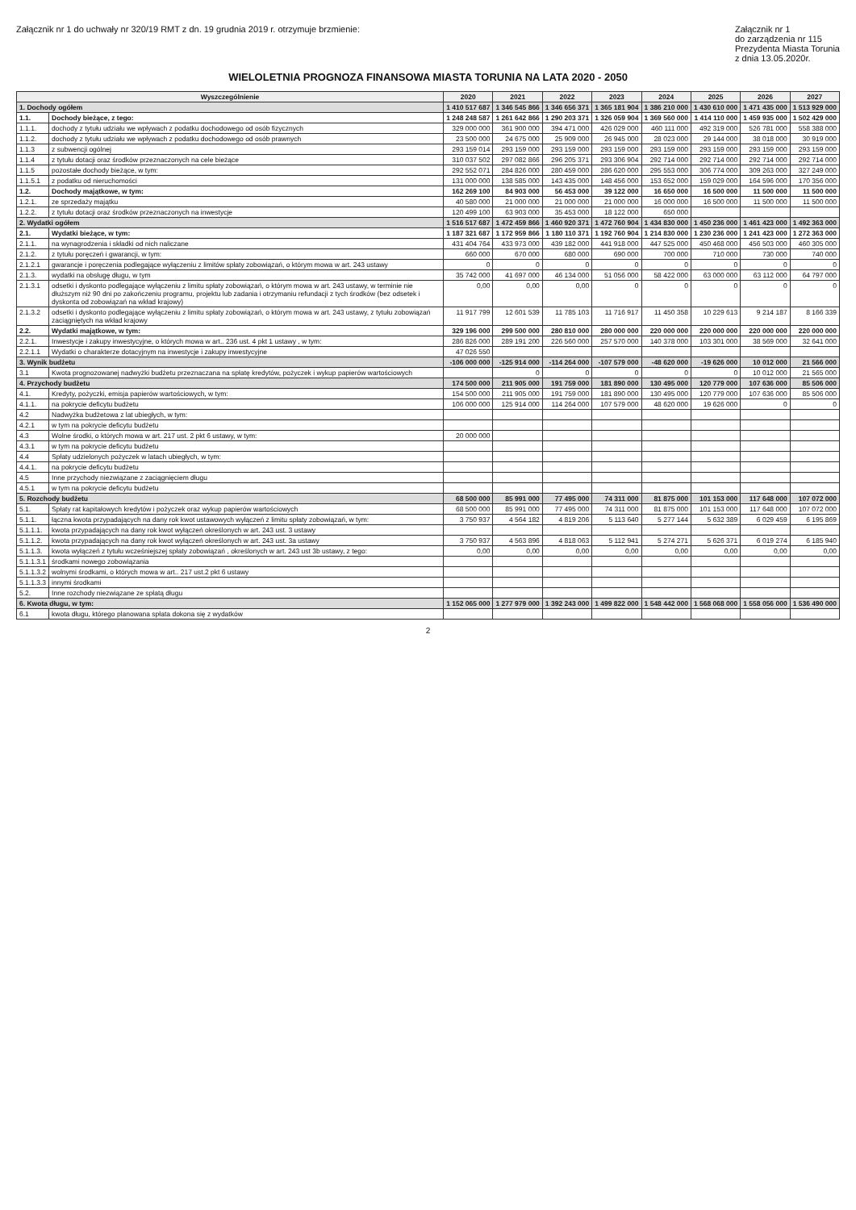Załącznik nr 1 do uchwały nr 320/19 RMT z dn. 19 grudnia 2019 r. otrzymuje brzmienie:
Załącznik nr 1
do zarządzenia nr 115
Prezydenta Miasta Torunia
z dnia 13.05.2020r.
WIELOLETNIA PROGNOZA FINANSOWA MIASTA TORUNIA NA LATA 2020 - 2050
| Wyszczególnienie | | 2020 | 2021 | 2022 | 2023 | 2024 | 2025 | 2026 | 2027 |
| --- | --- | --- | --- | --- | --- | --- | --- | --- | --- |
| 1. Dochody ogółem | | 1 410 517 687 | 1 346 545 866 | 1 346 656 371 | 1 365 181 904 | 1 386 210 000 | 1 430 610 000 | 1 471 435 000 | 1 513 929 000 |
| 1.1. | Dochody bieżące, z tego: | 1 248 248 587 | 1 261 642 866 | 1 290 203 371 | 1 326 059 904 | 1 369 560 000 | 1 414 110 000 | 1 459 935 000 | 1 502 429 000 |
| 1.1.1. | dochody z tytułu udziału we wpływach z podatku dochodowego od osób fizycznych | 329 000 000 | 361 900 000 | 394 471 000 | 426 029 000 | 460 111 000 | 492 319 000 | 526 781 000 | 558 388 000 |
| 1.1.2. | dochody z tytułu udziału we wpływach z podatku dochodowego od osób prawnych | 23 500 000 | 24 675 000 | 25 909 000 | 26 945 000 | 28 023 000 | 29 144 000 | 38 018 000 | 30 919 000 |
| 1.1.3 | z subwencji ogólnej | 293 159 014 | 293 159 000 | 293 159 000 | 293 159 000 | 293 159 000 | 293 159 000 | 293 159 000 | 293 159 000 |
| 1.1.4 | z tytułu dotacji oraz środków przeznaczonych na cele bieżące | 310 037 502 | 297 082 866 | 296 205 371 | 293 306 904 | 292 714 000 | 292 714 000 | 292 714 000 | 292 714 000 |
| 1.1.5 | pozostałe dochody bieżące, w tym: | 292 552 071 | 284 826 000 | 280 459 000 | 286 620 000 | 295 553 000 | 306 774 000 | 309 263 000 | 327 249 000 |
| 1.1.5.1 | z podatku od nieruchomości | 131 000 000 | 138 585 000 | 143 435 000 | 148 456 000 | 153 652 000 | 159 029 000 | 164 596 000 | 170 356 000 |
| 1.2. | Dochody majątkowe, w tym: | 162 269 100 | 84 903 000 | 56 453 000 | 39 122 000 | 16 650 000 | 16 500 000 | 11 500 000 | 11 500 000 |
| 1.2.1. | ze sprzedaży majątku | 40 580 000 | 21 000 000 | 21 000 000 | 21 000 000 | 16 000 000 | 16 500 000 | 11 500 000 | 11 500 000 |
| 1.2.2. | z tytułu dotacji oraz środków przeznaczonych na inwestycje | 120 499 100 | 63 903 000 | 35 453 000 | 18 122 000 | 650 000 | | | |
| 2. Wydatki ogółem | | 1 516 517 687 | 1 472 459 866 | 1 460 920 371 | 1 472 760 904 | 1 434 830 000 | 1 450 236 000 | 1 461 423 000 | 1 492 363 000 |
| 2.1. | Wydatki bieżące, w tym: | 1 187 321 687 | 1 172 959 866 | 1 180 110 371 | 1 192 760 904 | 1 214 830 000 | 1 230 236 000 | 1 241 423 000 | 1 272 363 000 |
| 2.1.1. | na wynagrodzenia i składki od nich naliczane | 431 404 764 | 433 973 000 | 439 182 000 | 441 918 000 | 447 525 000 | 450 468 000 | 456 503 000 | 460 305 000 |
| 2.1.2. | z tytułu poręczeń i gwarancji, w tym: | 660 000 | 670 000 | 680 000 | 690 000 | 700 000 | 710 000 | 730 000 | 740 000 |
| 2.1.2.1 | gwarancje i poręczenia podlegające wyłączeniu z limitów spłaty zobowiązań, o którym mowa w art. 243 ustawy | 0 | 0 | 0 | 0 | 0 | 0 | 0 | 0 |
| 2.1.3. | wydatki na obsługę długu, w tym | 35 742 000 | 41 697 000 | 46 134 000 | 51 056 000 | 58 422 000 | 63 000 000 | 63 112 000 | 64 797 000 |
| 2.1.3.1 | odsetki i dyskonto podlegające wyłączeniu z limitu spłaty zobowiązań, o którym mowa w art. 243 ustawy, w terminie nie dłuższym niż 90 dni po zakończeniu programu, projektu lub zadania i otrzymaniu refundacji z tych środków (bez odsetek i dyskonta od zobowiązań na wkład krajowy) | 0,00 | 0,00 | 0,00 | 0 | 0 | 0 | 0 | 0 |
| 2.1.3.2 | odsetki i dyskonto podlegające wyłączeniu z limitu spłaty zobowiązań, o którym mowa w art. 243 ustawy, z tytułu zobowiązań zaciągniętych na wkład krajowy | 11 917 799 | 12 601 539 | 11 785 103 | 11 716 917 | 11 450 358 | 10 229 613 | 9 214 187 | 8 166 339 |
| 2.2. | Wydatki majątkowe, w tym: | 329 196 000 | 299 500 000 | 280 810 000 | 280 000 000 | 220 000 000 | 220 000 000 | 220 000 000 | 220 000 000 |
| 2.2.1. | Inwestycje i zakupy inwestycyjne, o których mowa w art.. 236 ust. 4 pkt 1 ustawy , w tym: | 286 826 000 | 289 191 200 | 226 560 000 | 257 570 000 | 140 378 000 | 103 301 000 | 38 569 000 | 32 641 000 |
| 2.2.1.1 | Wydatki o charakterze dotacyjnym na inwestycje i zakupy inwestycyjne | 47 026 550 | | | | | | | |
| 3. Wynik budżetu | | -106 000 000 | -125 914 000 | -114 264 000 | -107 579 000 | -48 620 000 | -19 626 000 | 10 012 000 | 21 566 000 |
| 3.1 | Kwota prognozowanej nadwyżki budżetu przeznaczana na spłatę kredytów, pożyczek i wykup papierów wartościowych | | 0 | 0 | 0 | 0 | 0 | 10 012 000 | 21 565 000 |
| 4. Przychody budżetu | | 174 500 000 | 211 905 000 | 191 759 000 | 181 890 000 | 130 495 000 | 120 779 000 | 107 636 000 | 85 506 000 |
| 4.1. | Kredyty, pożyczki, emisja papierów wartościowych, w tym: | 154 500 000 | 211 905 000 | 191 759 000 | 181 890 000 | 130 495 000 | 120 779 000 | 107 636 000 | 85 506 000 |
| 4.1.1. | na pokrycie deficytu budżetu | 106 000 000 | 125 914 000 | 114 264 000 | 107 579 000 | 48 620 000 | 19 626 000 | 0 | 0 |
| 4.2 | Nadwyżka budżetowa z lat ubiegłych, w tym: | | | | | | | | |
| 4.2.1 | w tym na pokrycie deficytu budżetu | | | | | | | | |
| 4.3 | Wolne środki, o których mowa w art. 217 ust. 2 pkt 6 ustawy, w tym: | 20 000 000 | | | | | | | |
| 4.3.1 | w tym na pokrycie deficytu budżetu | | | | | | | | |
| 4.4 | Spłaty udzielonych pożyczek w latach ubiegłych, w tym: | | | | | | | | |
| 4.4.1. | na pokrycie deficytu budżetu | | | | | | | | |
| 4.5 | Inne przychody niezwiązane z zaciągnięciem długu | | | | | | | | |
| 4.5.1 | w tym na pokrycie deficytu budżetu | | | | | | | | |
| 5. Rozchody budżetu | | 68 500 000 | 85 991 000 | 77 495 000 | 74 311 000 | 81 875 000 | 101 153 000 | 117 648 000 | 107 072 000 |
| 5.1. | Spłaty rat kapitałowych kredytów i pożyczek oraz wykup papierów wartościowych | 68 500 000 | 85 991 000 | 77 495 000 | 74 311 000 | 81 875 000 | 101 153 000 | 117 648 000 | 107 072 000 |
| 5.1.1. | łączna kwota przypadających na dany rok kwot ustawowych wyłączeń z limitu spłaty zobowiązań, w tym: | 3 750 937 | 4 564 182 | 4 819 206 | 5 113 640 | 5 277 144 | 5 632 389 | 6 029 459 | 6 195 869 |
| 5.1.1.1. | kwota przypadających na dany rok kwot wyłączeń określonych w art. 243 ust. 3 ustawy | | | | | | | | |
| 5.1.1.2. | kwota przypadających na dany rok kwot wyłączeń określonych w art. 243 ust. 3a ustawy | 3 750 937 | 4 563 896 | 4 818 063 | 5 112 941 | 5 274 271 | 5 626 371 | 6 019 274 | 6 185 940 |
| 5.1.1.3. | kwota wyłączeń z tytułu wcześniejszej spłaty zobowiązań , określonych w art. 243 ust 3b ustawy, z tego: | 0,00 | 0,00 | 0,00 | 0,00 | 0,00 | 0,00 | 0,00 | 0,00 |
| 5.1.1.3.1 | środkami nowego zobowiązania | | | | | | | | |
| 5.1.1.3.2 | wolnymi środkami, o których mowa w art.. 217 ust.2 pkt 6 ustawy | | | | | | | | |
| 5.1.1.3.3 | innymi środkami | | | | | | | | |
| 5.2. | Inne rozchody niezwiązane ze spłatą długu | | | | | | | | |
| 6. Kwota długu, w tym: | | 1 152 065 000 | 1 277 979 000 | 1 392 243 000 | 1 499 822 000 | 1 548 442 000 | 1 568 068 000 | 1 558 056 000 | 1 536 490 000 |
| 6.1 | kwota długu, którego planowana spłata dokona się z wydatków | | | | | | | | |
2